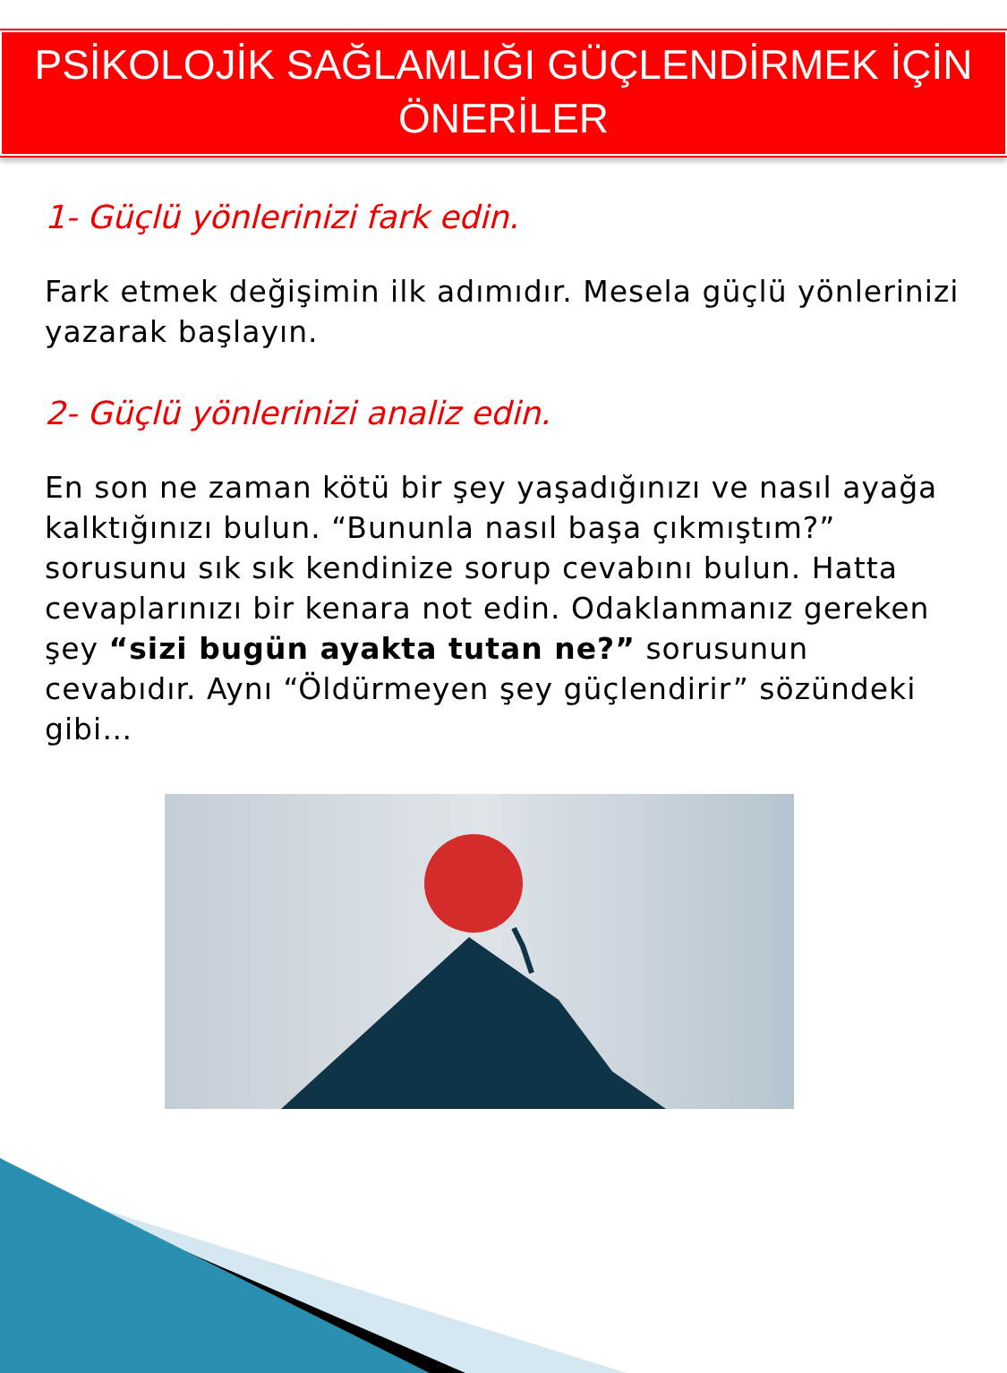PSİKOLOJİK SAĞLAMLIĞI GÜÇLENDİRMEK İÇİN
ÖNERİLER
1- Güçlü yönlerinizi fark edin.
Fark etmek değişimin ilk adımıdır. Mesela güçlü yönlerinizi yazarak başlayın.
2- Güçlü yönlerinizi analiz edin.
En son ne zaman kötü bir şey yaşadığınızı ve nasıl ayağa kalktığınızı bulun. “Bununla nasıl başa çıkmıştım?” sorusunu sık sık kendinize sorup cevabını bulun. Hatta cevaplarınızı bir kenara not edin. Odaklanmanız gereken şey “sizi bugün ayakta tutan ne?” sorusunun cevabıdır. Aynı “Öldürmeyen şey güçlendirir” sözündeki gibi…